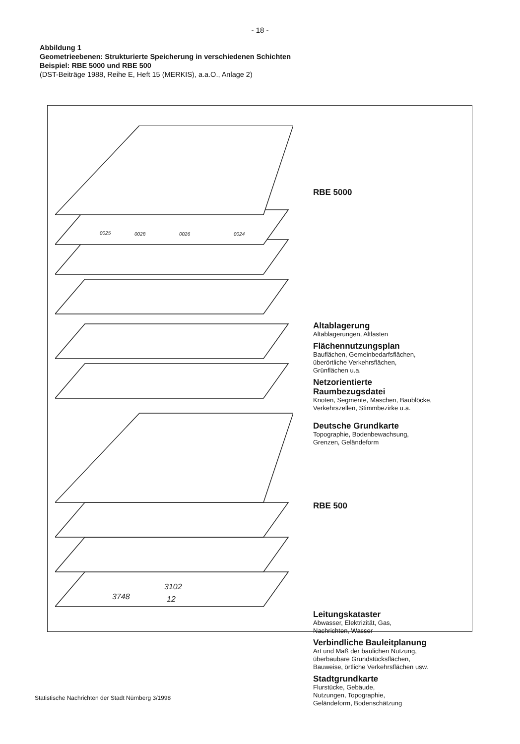- 18 -
Abbildung 1
Geometrieebenen: Strukturierte Speicherung in verschiedenen Schichten
Beispiel: RBE 5000 und RBE 500
(DST-Beiträge 1988, Reihe E, Heft 15 (MERKIS), a.a.O., Anlage 2)
0025
0028
0026
0024
3748
3102
12
RBE 5000
Altablagerung
Altablagerungen, Altlasten
Flächennutzungsplan
Bauflächen, Gemeinbedarfsflächen,
überörtliche Verkehrsflächen,
Grünflächen u.a.
Netzorientierte
Raumbezugsdatei
Knoten, Segmente, Maschen, Baublöcke,
Verkehrszellen, Stimmbezirke u.a.
Deutsche Grundkarte
Topographie, Bodenbewachsung,
Grenzen, Geländeform
RBE 500
Leitungskataster
Abwasser, Elektrizität, Gas,
Nachrichten, Wasser
Verbindliche Bauleitplanung
Art und Maß der baulichen Nutzung,
überbaubare Grundstücksflächen,
Bauweise, örtliche Verkehrsflächen usw.
Stadtgrundkarte
Flurstücke, Gebäude,
Nutzungen, Topographie,
Geländeform, Bodenschätzung
Statistische Nachrichten der Stadt Nürnberg 3/1998